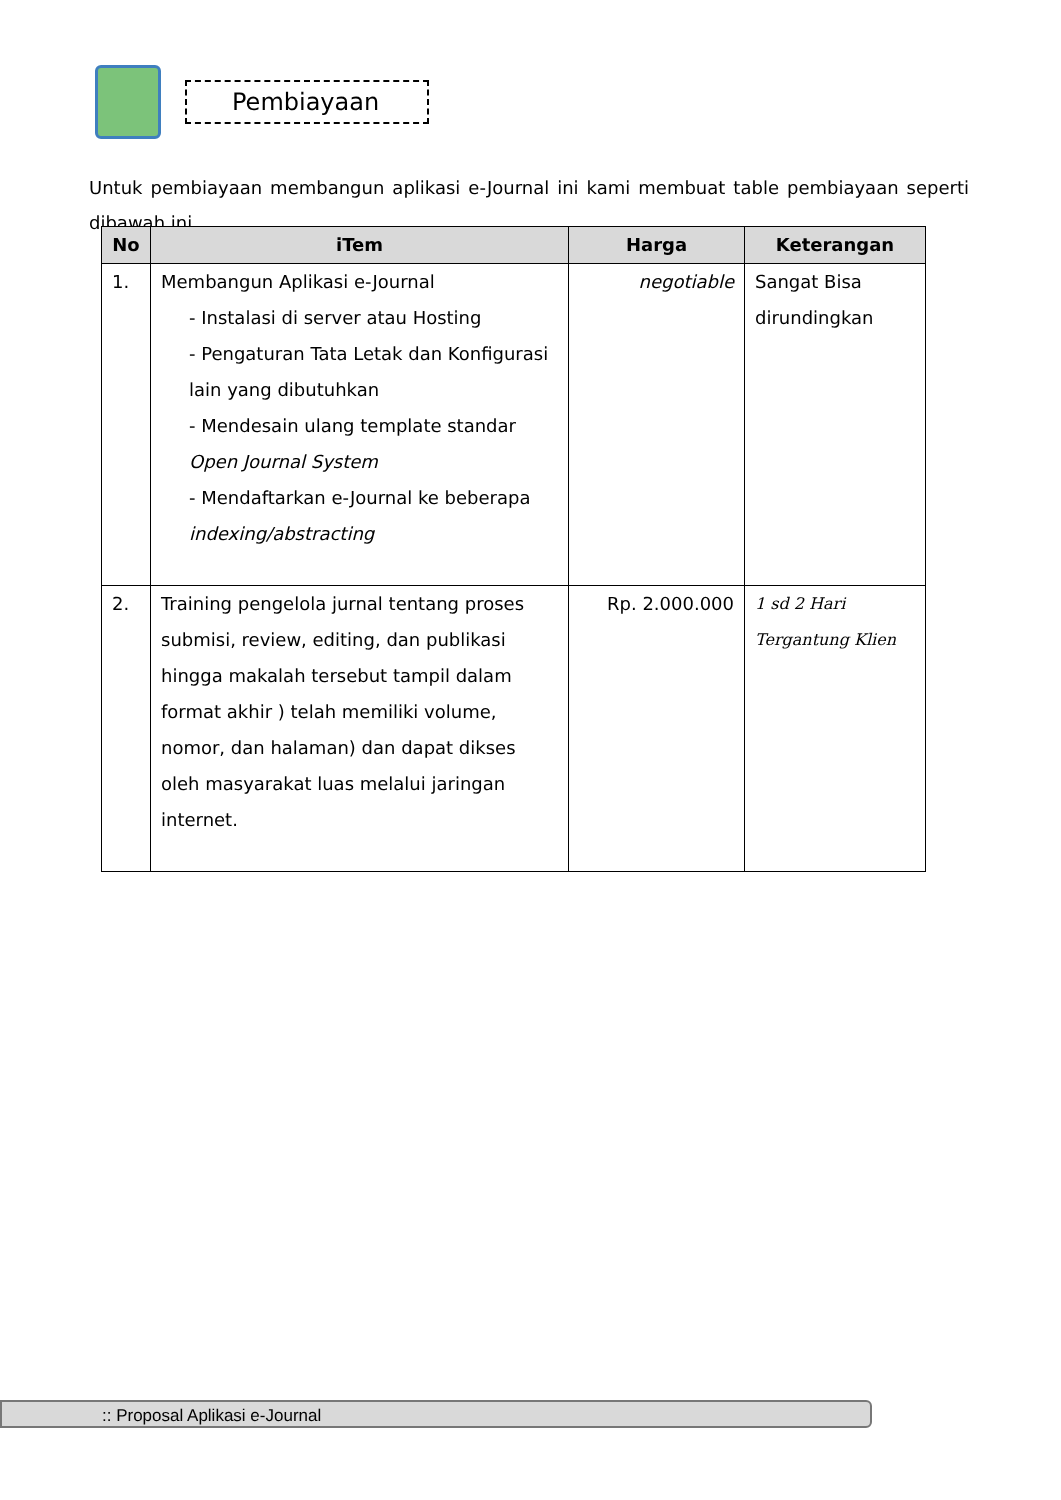Pembiayaan
Untuk pembiayaan membangun aplikasi e-Journal ini kami membuat table pembiayaan seperti dibawah ini
| No | iTem | Harga | Keterangan |
| --- | --- | --- | --- |
| 1. | Membangun Aplikasi e-Journal - Instalasi di server atau Hosting - Pengaturan Tata Letak dan Konfigurasi lain yang dibutuhkan - Mendesain ulang template standar Open Journal System - Mendaftarkan e-Journal ke beberapa indexing/abstracting | negotiable | Sangat Bisa dirundingkan |
| 2. | Training pengelola jurnal tentang proses submisi, review, editing, dan publikasi hingga makalah tersebut tampil dalam format akhir ) telah memiliki volume, nomor, dan halaman) dan dapat dikses oleh masyarakat luas melalui jaringan internet. | Rp. 2.000.000 | 1 sd 2 Hari Tergantung Klien |
:: Proposal Aplikasi e-Journal